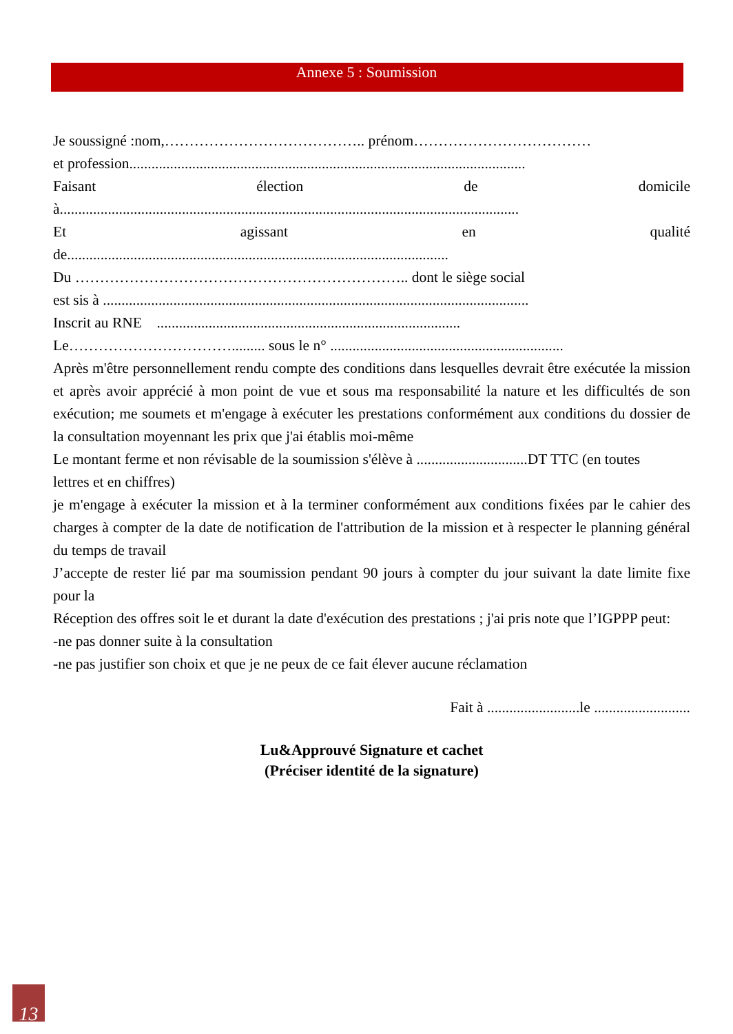Annexe 5 : Soumission
Je soussigné :nom,………………………………….. prénom………………………………
et profession...........................................................................................................
Faisant élection de domicile
à............................................................................................................................
Et agissant en qualité
de.......................................................................................................
Du ………………………………………………………….. dont le siège social
est sis à ...................................................................................................................
Inscrit au RNE ..................................................................................
Le……………………………......... sous le n° ...............................................................
Après m'être personnellement rendu compte des conditions dans lesquelles devrait être exécutée la mission et après avoir apprécié à mon point de vue et sous ma responsabilité la nature et les difficultés de son exécution; me soumets et m'engage à exécuter les prestations conformément aux conditions du dossier de la consultation moyennant les prix que j'ai établis moi-même
Le montant ferme et non révisable de la soumission s'élève à ..............................DT TTC (en toutes
lettres et en chiffres)
je m'engage à exécuter la mission et à la terminer conformément aux conditions fixées par le cahier des charges à compter de la date de notification de l'attribution de la mission et à respecter le planning général du temps de travail
J’accepte de rester lié par ma soumission pendant 90 jours à compter du jour suivant la date limite fixe pour la
Réception des offres soit le et durant la date d'exécution des prestations ; j'ai pris note que l’IGPPP peut:
-ne pas donner suite à la consultation
-ne pas justifier son choix et que je ne peux de ce fait élever aucune réclamation
Fait à .........................le ..........................
Lu&Approuvé Signature et cachet
(Préciser identité de la signature)
13